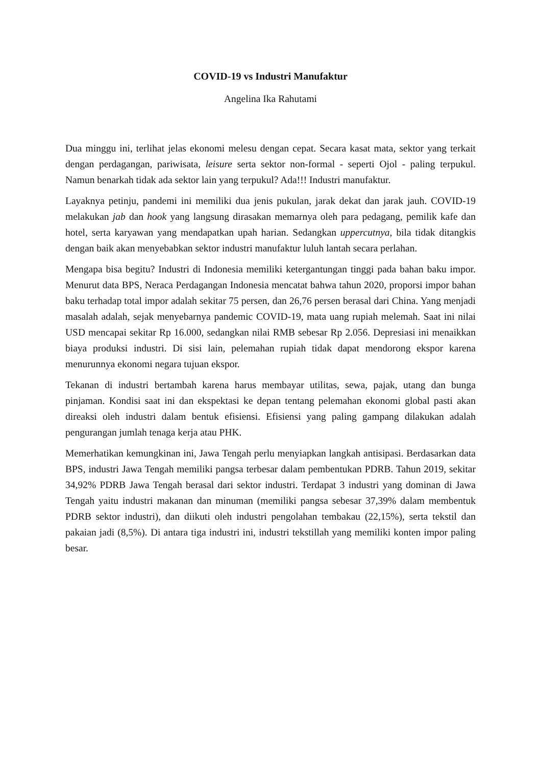COVID-19 vs Industri Manufaktur
Angelina Ika Rahutami
Dua minggu ini, terlihat jelas ekonomi melesu dengan cepat. Secara kasat mata, sektor yang terkait dengan perdagangan, pariwisata, leisure serta sektor non-formal - seperti Ojol - paling terpukul. Namun benarkah tidak ada sektor lain yang terpukul? Ada!!! Industri manufaktur.
Layaknya petinju, pandemi ini memiliki dua jenis pukulan, jarak dekat dan jarak jauh. COVID-19 melakukan jab dan hook yang langsung dirasakan memarnya oleh para pedagang, pemilik kafe dan hotel, serta karyawan yang mendapatkan upah harian. Sedangkan uppercutnya, bila tidak ditangkis dengan baik akan menyebabkan sektor industri manufaktur luluh lantah secara perlahan.
Mengapa bisa begitu? Industri di Indonesia memiliki ketergantungan tinggi pada bahan baku impor. Menurut data BPS, Neraca Perdagangan Indonesia mencatat bahwa tahun 2020, proporsi impor bahan baku terhadap total impor adalah sekitar 75 persen, dan 26,76 persen berasal dari China. Yang menjadi masalah adalah, sejak menyebarnya pandemic COVID-19, mata uang rupiah melemah. Saat ini nilai USD mencapai sekitar Rp 16.000, sedangkan nilai RMB sebesar Rp 2.056. Depresiasi ini menaikkan biaya produksi industri. Di sisi lain, pelemahan rupiah tidak dapat mendorong ekspor karena menurunnya ekonomi negara tujuan ekspor.
Tekanan di industri bertambah karena harus membayar utilitas, sewa, pajak, utang dan bunga pinjaman. Kondisi saat ini dan ekspektasi ke depan tentang pelemahan ekonomi global pasti akan direaksi oleh industri dalam bentuk efisiensi. Efisiensi yang paling gampang dilakukan adalah pengurangan jumlah tenaga kerja atau PHK.
Memerhatikan kemungkinan ini, Jawa Tengah perlu menyiapkan langkah antisipasi. Berdasarkan data BPS, industri Jawa Tengah memiliki pangsa terbesar dalam pembentukan PDRB. Tahun 2019, sekitar 34,92% PDRB Jawa Tengah berasal dari sektor industri. Terdapat 3 industri yang dominan di Jawa Tengah yaitu industri makanan dan minuman (memiliki pangsa sebesar 37,39% dalam membentuk PDRB sektor industri), dan diikuti oleh industri pengolahan tembakau (22,15%), serta tekstil dan pakaian jadi (8,5%). Di antara tiga industri ini, industri tekstillah yang memiliki konten impor paling besar.